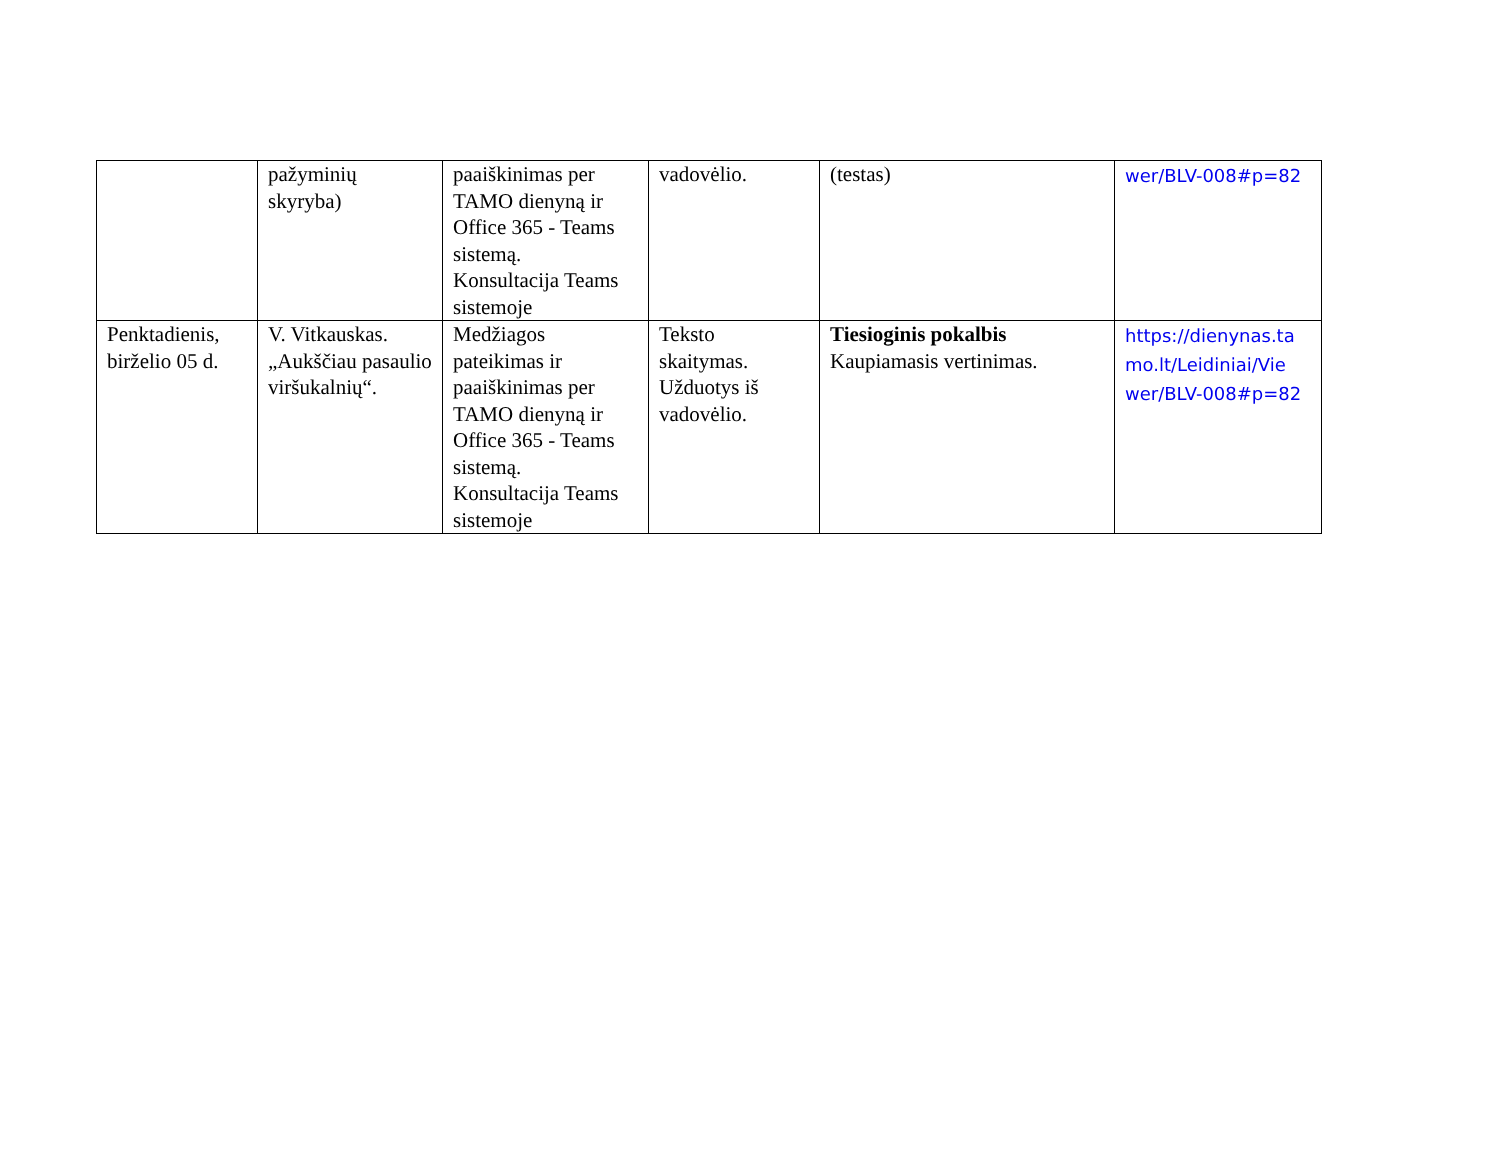| | pažyminių skyryba) | paaiškinimas per TAMO dienyną ir Office 365 - Teams sistemą. Konsultacija Teams sistemoje | vadovėlio. | (testas) | wer/BLV-008#p=82 |
| Penktadienis, birželio 05 d. | V. Vitkauskas. „Aukščiau pasaulio viršukalnių“. | Medžiagos pateikimas ir paaiškinimas per TAMO dienyną ir Office 365 - Teams sistemą. Konsultacija Teams sistemoje | Teksto skaitymas. Užduotys iš vadovėlio. | Tiesioginis pokalbis Kaupiamasis vertinimas. | https://dienynas.ta mo.lt/Leidiniai/Vie wer/BLV-008#p=82 |